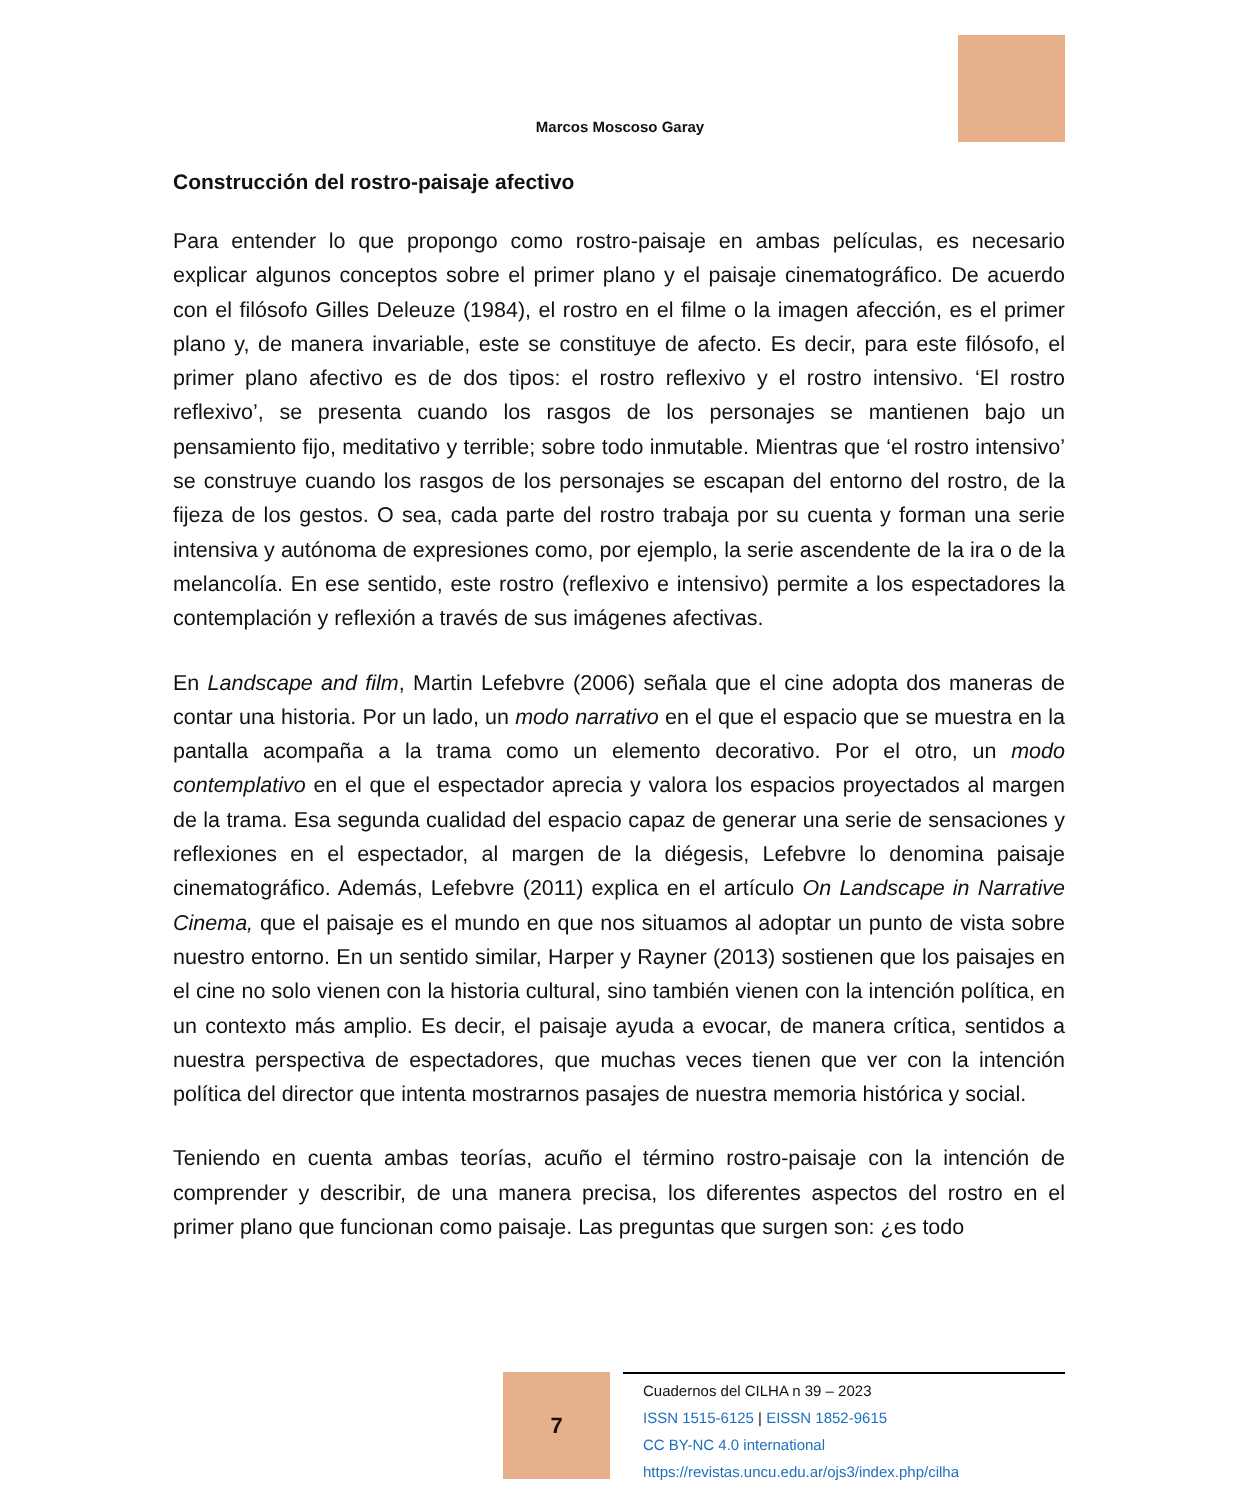Marcos Moscoso Garay
Construcción del rostro-paisaje afectivo
Para entender lo que propongo como rostro-paisaje en ambas películas, es necesario explicar algunos conceptos sobre el primer plano y el paisaje cinematográfico. De acuerdo con el filósofo Gilles Deleuze (1984), el rostro en el filme o la imagen afección, es el primer plano y, de manera invariable, este se constituye de afecto. Es decir, para este filósofo, el primer plano afectivo es de dos tipos: el rostro reflexivo y el rostro intensivo. ‘El rostro reflexivo’, se presenta cuando los rasgos de los personajes se mantienen bajo un pensamiento fijo, meditativo y terrible; sobre todo inmutable. Mientras que ‘el rostro intensivo’ se construye cuando los rasgos de los personajes se escapan del entorno del rostro, de la fijeza de los gestos. O sea, cada parte del rostro trabaja por su cuenta y forman una serie intensiva y autónoma de expresiones como, por ejemplo, la serie ascendente de la ira o de la melancolía. En ese sentido, este rostro (reflexivo e intensivo) permite a los espectadores la contemplación y reflexión a través de sus imágenes afectivas.
En Landscape and film, Martin Lefebvre (2006) señala que el cine adopta dos maneras de contar una historia. Por un lado, un modo narrativo en el que el espacio que se muestra en la pantalla acompaña a la trama como un elemento decorativo. Por el otro, un modo contemplativo en el que el espectador aprecia y valora los espacios proyectados al margen de la trama. Esa segunda cualidad del espacio capaz de generar una serie de sensaciones y reflexiones en el espectador, al margen de la diégesis, Lefebvre lo denomina paisaje cinematográfico. Además, Lefebvre (2011) explica en el artículo On Landscape in Narrative Cinema, que el paisaje es el mundo en que nos situamos al adoptar un punto de vista sobre nuestro entorno. En un sentido similar, Harper y Rayner (2013) sostienen que los paisajes en el cine no solo vienen con la historia cultural, sino también vienen con la intención política, en un contexto más amplio. Es decir, el paisaje ayuda a evocar, de manera crítica, sentidos a nuestra perspectiva de espectadores, que muchas veces tienen que ver con la intención política del director que intenta mostrarnos pasajes de nuestra memoria histórica y social.
Teniendo en cuenta ambas teorías, acuño el término rostro-paisaje con la intención de comprender y describir, de una manera precisa, los diferentes aspectos del rostro en el primer plano que funcionan como paisaje. Las preguntas que surgen son: ¿es todo
7
Cuadernos del CILHA n 39 – 2023
ISSN 1515-6125 | EISSN 1852-9615
CC BY-NC 4.0 international
https://revistas.uncu.edu.ar/ojs3/index.php/cilha